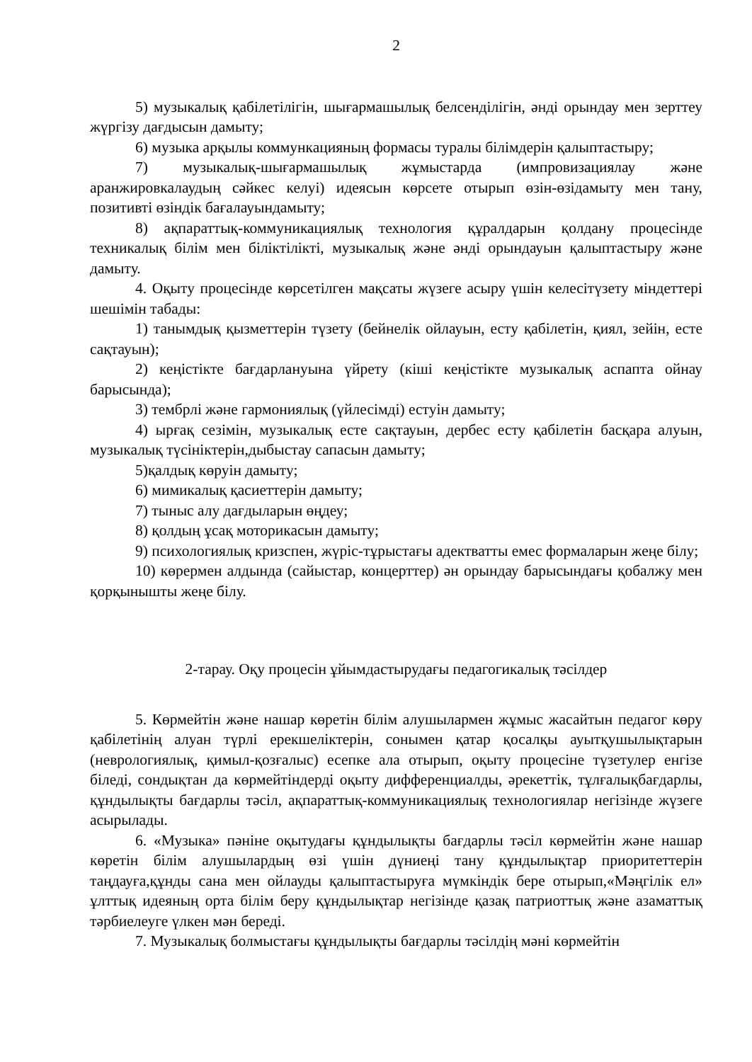2
5) музыкалық қабілетілігін, шығармашылық белсенділігін, әнді орындау мен зерттеу жүргізу дағдысын дамыту;
6) музыка арқылы коммункацияның формасы туралы білімдерін қалыптастыру;
7) музыкалық-шығармашылық жұмыстарда (импровизациялау және аранжировкалаудың сәйкес келуі) идеясын көрсете отырып өзін-өзідамыту мен тану, позитивті өзіндік бағалауындамыту;
8) ақпараттық-коммуникациялық технология құралдарын қолдану процесінде техникалық білім мен біліктілікті, музыкалық және әнді орындауын қалыптастыру және дамыту.
4. Оқыту процесінде көрсетілген мақсаты жүзеге асыру үшін келесітүзету міндеттері шешімін табады:
1) танымдық қызметтерін түзету (бейнелік ойлауын, есту қабілетін, қиял, зейін, есте сақтауын);
2) кеңістікте бағдарлануына үйрету (кіші кеңістікте музыкалық аспапта ойнау барысында);
3) тембрлі және гармониялық (үйлесімді) естуін дамыту;
4) ырғақ сезімін, музыкалық есте сақтауын, дербес есту қабілетін басқара алуын, музыкалық түсініктерін,дыбыстау сапасын дамыту;
5)қалдық көруін дамыту;
6) мимикалық қасиеттерін дамыту;
7) тыныс алу дағдыларын өңдеу;
8) қолдың ұсақ моторикасын дамыту;
9) психологиялық кризспен, жүріс-тұрыстағы адектватты емес формаларын жеңе білу;
10) көрермен алдында (сайыстар, концерттер) ән орындау барысындағы қобалжу мен қорқынышты жеңе білу.
2-тарау. Оқу процесін ұйымдастырудағы педагогикалық тәсілдер
5. Көрмейтін және нашар көретін білім алушылармен жұмыс жасайтын педагог көру қабілетінің алуан түрлі ерекшеліктерін, сонымен қатар қосалқы ауытқушылықтарын (неврологиялық, қимыл-қозғалыс) есепке ала отырып, оқыту процесіне түзетулер енгізе біледі, сондықтан да көрмейтіндерді оқыту дифференциалды, әрекеттік, тұлғалықбағдарлы, құндылықты бағдарлы тәсіл, ақпараттық-коммуникациялық технологиялар негізінде жүзеге асырылады.
6. «Музыка» пәніне оқытудағы құндылықты бағдарлы тәсіл көрмейтін және нашар көретін білім алушылардың өзі үшін дүниеңі тану құндылықтар приоритеттерін таңдауға,құнды сана мен ойлауды қалыптастыруға мүмкіндік бере отырып,«Мәңгілік ел» ұлттық идеяның орта білім беру құндылықтар негізінде қазақ патриоттық және азаматтық тәрбиелеуге үлкен мән береді.
7. Музыкалық болмыстағы құндылықты бағдарлы тәсілдің мәні көрмейтін